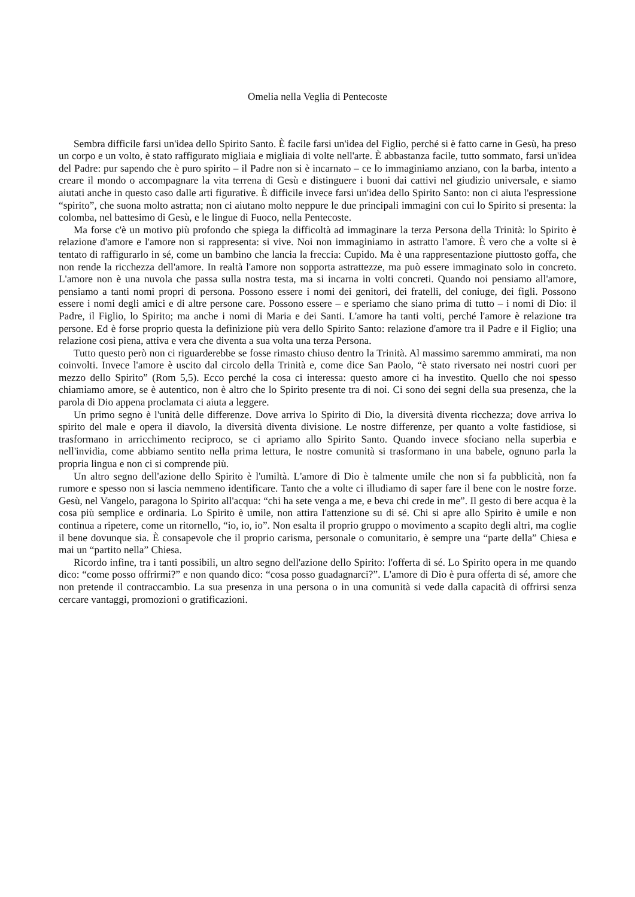Omelia nella Veglia di Pentecoste
Sembra difficile farsi un'idea dello Spirito Santo. È facile farsi un'idea del Figlio, perché si è fatto carne in Gesù, ha preso un corpo e un volto, è stato raffigurato migliaia e migliaia di volte nell'arte. È abbastanza facile, tutto sommato, farsi un'idea del Padre: pur sapendo che è puro spirito – il Padre non si è incarnato – ce lo immaginiamo anziano, con la barba, intento a creare il mondo o accompagnare la vita terrena di Gesù e distinguere i buoni dai cattivi nel giudizio universale, e siamo aiutati anche in questo caso dalle arti figurative. È difficile invece farsi un'idea dello Spirito Santo: non ci aiuta l'espressione “spirito”, che suona molto astratta; non ci aiutano molto neppure le due principali immagini con cui lo Spirito si presenta: la colomba, nel battesimo di Gesù, e le lingue di Fuoco, nella Pentecoste.
Ma forse c'è un motivo più profondo che spiega la difficoltà ad immaginare la terza Persona della Trinità: lo Spirito è relazione d'amore e l'amore non si rappresenta: si vive. Noi non immaginiamo in astratto l'amore. È vero che a volte si è tentato di raffigurarlo in sé, come un bambino che lancia la freccia: Cupido. Ma è una rappresentazione piuttosto goffa, che non rende la ricchezza dell'amore. In realtà l'amore non sopporta astrattezze, ma può essere immaginato solo in concreto. L'amore non è una nuvola che passa sulla nostra testa, ma si incarna in volti concreti. Quando noi pensiamo all'amore, pensiamo a tanti nomi propri di persona. Possono essere i nomi dei genitori, dei fratelli, del coniuge, dei figli. Possono essere i nomi degli amici e di altre persone care. Possono essere – e speriamo che siano prima di tutto – i nomi di Dio: il Padre, il Figlio, lo Spirito; ma anche i nomi di Maria e dei Santi. L'amore ha tanti volti, perché l'amore è relazione tra persone. Ed è forse proprio questa la definizione più vera dello Spirito Santo: relazione d'amore tra il Padre e il Figlio; una relazione così piena, attiva e vera che diventa a sua volta una terza Persona.
Tutto questo però non ci riguarderebbe se fosse rimasto chiuso dentro la Trinità. Al massimo saremmo ammirati, ma non coinvolti. Invece l'amore è uscito dal circolo della Trinità e, come dice San Paolo, “è stato riversato nei nostri cuori per mezzo dello Spirito” (Rom 5,5). Ecco perché la cosa ci interessa: questo amore ci ha investito. Quello che noi spesso chiamiamo amore, se è autentico, non è altro che lo Spirito presente tra di noi. Ci sono dei segni della sua presenza, che la parola di Dio appena proclamata ci aiuta a leggere.
Un primo segno è l'unità delle differenze. Dove arriva lo Spirito di Dio, la diversità diventa ricchezza; dove arriva lo spirito del male e opera il diavolo, la diversità diventa divisione. Le nostre differenze, per quanto a volte fastidiose, si trasformano in arricchimento reciproco, se ci apriamo allo Spirito Santo. Quando invece sfociano nella superbia e nell'invidia, come abbiamo sentito nella prima lettura, le nostre comunità si trasformano in una babele, ognuno parla la propria lingua e non ci si comprende più.
Un altro segno dell'azione dello Spirito è l'umiltà. L'amore di Dio è talmente umile che non si fa pubblicità, non fa rumore e spesso non si lascia nemmeno identificare. Tanto che a volte ci illudiamo di saper fare il bene con le nostre forze. Gesù, nel Vangelo, paragona lo Spirito all'acqua: “chi ha sete venga a me, e beva chi crede in me”. Il gesto di bere acqua è la cosa più semplice e ordinaria. Lo Spirito è umile, non attira l'attenzione su di sé. Chi si apre allo Spirito è umile e non continua a ripetere, come un ritornello, “io, io, io”. Non esalta il proprio gruppo o movimento a scapito degli altri, ma coglie il bene dovunque sia. È consapevole che il proprio carisma, personale o comunitario, è sempre una “parte della” Chiesa e mai un “partito nella” Chiesa.
Ricordo infine, tra i tanti possibili, un altro segno dell'azione dello Spirito: l'offerta di sé. Lo Spirito opera in me quando dico: “come posso offrirmi?” e non quando dico: “cosa posso guadagnarci?”. L'amore di Dio è pura offerta di sé, amore che non pretende il contraccambio. La sua presenza in una persona o in una comunità si vede dalla capacità di offrirsi senza cercare vantaggi, promozioni o gratificazioni.